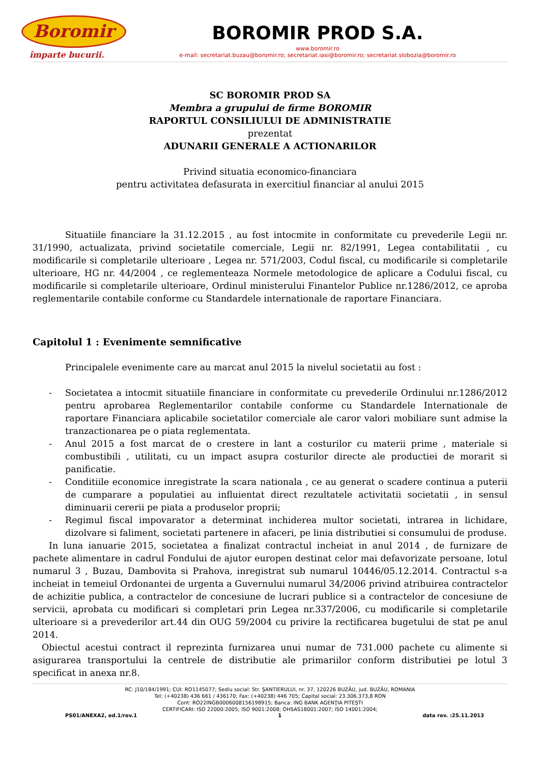Boromir
împarte bucurii.
BOROMIR PROD S.A.
www.boromir.ro
e-mail: secretariat.buzau@boromir.ro; secretariat.iasi@boromir.ro; secretariat.slobozia@boromir.ro
SC BOROMIR PROD SA
Membra a grupului de firme BOROMIR
RAPORTUL CONSILIULUI DE ADMINISTRATIE
prezentat
ADUNARII GENERALE A ACTIONARILOR
Privind situatia economico-financiara
pentru activitatea defasurata in exercitiul financiar al anului 2015
Situatiile financiare la 31.12.2015 , au fost intocmite in conformitate cu prevederile Legii nr. 31/1990, actualizata, privind societatile comerciale, Legii nr. 82/1991, Legea contabilitatii , cu modificarile si completarile ulterioare , Legea nr. 571/2003, Codul fiscal, cu modificarile si completarile ulterioare, HG nr. 44/2004 , ce reglementeaza Normele metodologice de aplicare a Codului fiscal, cu modificarile si completarile ulterioare, Ordinul ministerului Finantelor Publice nr.1286/2012, ce aproba reglementarile contabile conforme cu Standardele internationale de raportare Financiara.
Capitolul 1 : Evenimente semnificative
Principalele evenimente care au marcat anul 2015 la nivelul societatii au fost :
- Societatea a intocmit situatiile financiare in conformitate cu prevederile Ordinului nr.1286/2012 pentru aprobarea Reglementarilor contabile conforme cu Standardele Internationale de raportare Financiara aplicabile societatilor comerciale ale caror valori mobiliare sunt admise la tranzactionarea pe o piata reglementata.
- Anul 2015 a fost marcat de o crestere in lant a costurilor cu materii prime , materiale si combustibili , utilitati, cu un impact asupra costurilor directe ale productiei de morarit si panificatie.
- Conditiile economice inregistrate la scara nationala , ce au generat o scadere continua a puterii de cumparare a populatiei au influientat direct rezultatele activitatii societatii , in sensul diminuarii cererii pe piata a produselor proprii;
- Regimul fiscal impovarator a determinat inchiderea multor societati, intrarea in lichidare, dizolvare si faliment, societati partenere in afaceri, pe linia distributiei si consumului de produse.
In luna ianuarie 2015, societatea a finalizat contractul incheiat in anul 2014 , de furnizare de pachete alimentare in cadrul Fondului de ajutor europen destinat celor mai defavorizate persoane, lotul numarul 3 , Buzau, Dambovita si Prahova, inregistrat sub numarul 10446/05.12.2014. Contractul s-a incheiat in temeiul Ordonantei de urgenta a Guvernului numarul 34/2006 privind atribuirea contractelor de achizitie publica, a contractelor de concesiune de lucrari publice si a contractelor de concesiune de servicii, aprobata cu modificari si completari prin Legea nr.337/2006, cu modificarile si completarile ulterioare si a prevederilor art.44 din OUG 59/2004 cu privire la rectificarea bugetului de stat pe anul 2014.
Obiectul acestui contract il reprezinta furnizarea unui numar de 731.000 pachete cu alimente si asigurarea transportului la centrele de distributie ale primariilor conform distributiei pe lotul 3 specificat in anexa nr.8.
RC: J10/184/1991; CUI: RO1145077; Sediu social: Str. ŞANTIERULUI, nr. 37, 120226 BUZĂU, jud. BUZĂU, ROMANIA
Tel: (+40238) 436 661 / 436170; Fax: (+40238) 446 705; Capital social: 23.306.373,8 RON
Cont: RO22INGB0006008156198915; Banca: ING BANK AGENŢIA PITEŞTI
CERTIFICARI: ISO 22000:2005; ISO 9001:2008; OHSAS18001:2007; ISO 14001:2004;
PS01/ANEXA2, ed.1/rev.1 1 data rev. :25.11.2013